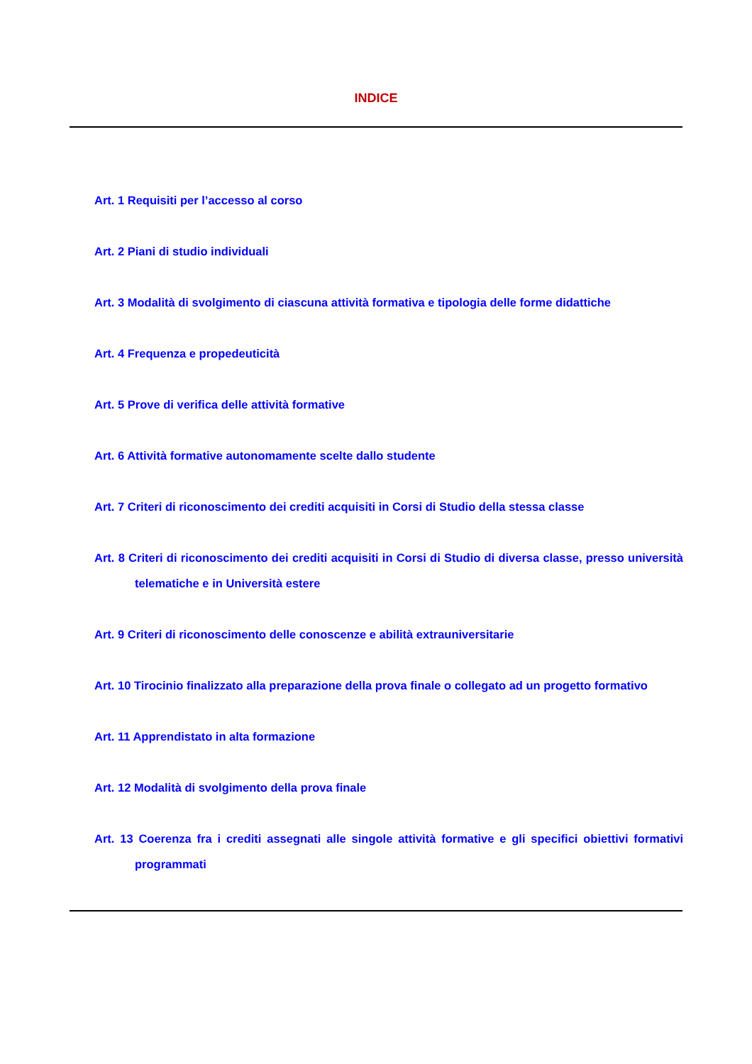INDICE
Art. 1 Requisiti per l’accesso al corso
Art. 2 Piani di studio individuali
Art. 3 Modalità di svolgimento di ciascuna attività formativa e tipologia delle forme didattiche
Art. 4 Frequenza e propedeuticità
Art. 5 Prove di verifica delle attività formative
Art. 6 Attività formative autonomamente scelte dallo studente
Art. 7 Criteri di riconoscimento dei crediti acquisiti in Corsi di Studio della stessa classe
Art. 8 Criteri di riconoscimento dei crediti acquisiti in Corsi di Studio di diversa classe, presso università telematiche e in Università estere
Art. 9 Criteri di riconoscimento delle conoscenze e abilità extrauniversitarie
Art. 10 Tirocinio finalizzato alla preparazione della prova finale o collegato ad un progetto formativo
Art. 11 Apprendistato in alta formazione
Art. 12 Modalità di svolgimento della prova finale
Art. 13 Coerenza fra i crediti assegnati alle singole attività formative e gli specifici obiettivi formativi programmati